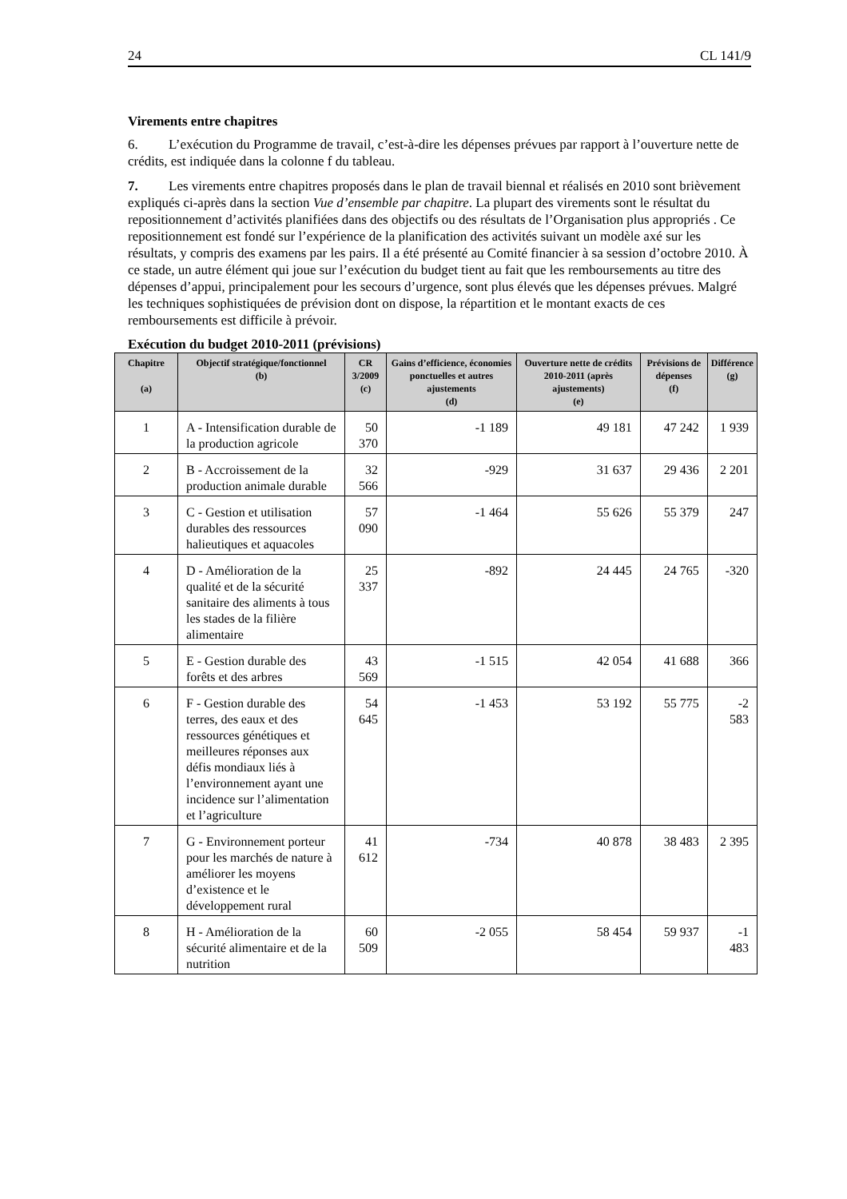24 CL 141/9
Virements entre chapitres
6. L’exécution du Programme de travail, c’est-à-dire les dépenses prévues par rapport à l’ouverture nette de crédits, est indiquée dans la colonne f du tableau.
7. Les virements entre chapitres proposés dans le plan de travail biennal et réalisés en 2010 sont brièvement expliqués ci-après dans la section Vue d’ensemble par chapitre. La plupart des virements sont le résultat du repositionnement d’activités planifiées dans des objectifs ou des résultats de l’Organisation plus appropriés . Ce repositionnement est fondé sur l’expérience de la planification des activités suivant un modèle axé sur les résultats, y compris des examens par les pairs. Il a été présenté au Comité financier à sa session d’octobre 2010. À ce stade, un autre élément qui joue sur l’exécution du budget tient au fait que les remboursements au titre des dépenses d’appui, principalement pour les secours d’urgence, sont plus élevés que les dépenses prévues. Malgré les techniques sophistiquées de prévision dont on dispose, la répartition et le montant exacts de ces remboursements est difficile à prévoir.
Exécution du budget 2010-2011 (prévisions)
| Chapitre (a) | Objectif stratégique/fonctionnel (b) | CR 3/2009 (c) | Gains d’efficience, économies ponctuelles et autres ajustements (d) | Ouverture nette de crédits 2010-2011 (après ajustements) (e) | Prévisions de dépenses (f) | Différence (g) |
| --- | --- | --- | --- | --- | --- | --- |
| 1 | A - Intensification durable de la production agricole | 50 370 | -1 189 | 49 181 | 47 242 | 1 939 |
| 2 | B - Accroissement de la production animale durable | 32 566 | -929 | 31 637 | 29 436 | 2 201 |
| 3 | C - Gestion et utilisation durables des ressources halieutiques et aquacoles | 57 090 | -1 464 | 55 626 | 55 379 | 247 |
| 4 | D - Amélioration de la qualité et de la sécurité sanitaire des aliments à tous les stades de la filière alimentaire | 25 337 | -892 | 24 445 | 24 765 | -320 |
| 5 | E - Gestion durable des forêts et des arbres | 43 569 | -1 515 | 42 054 | 41 688 | 366 |
| 6 | F - Gestion durable des terres, des eaux et des ressources génétiques et meilleures réponses aux défis mondiaux liés à l’environnement ayant une incidence sur l’alimentation et l’agriculture | 54 645 | -1 453 | 53 192 | 55 775 | -2 583 |
| 7 | G - Environnement porteur pour les marchés de nature à améliorer les moyens d’existence et le développement rural | 41 612 | -734 | 40 878 | 38 483 | 2 395 |
| 8 | H - Amélioration de la sécurité alimentaire et de la nutrition | 60 509 | -2 055 | 58 454 | 59 937 | -1 483 |